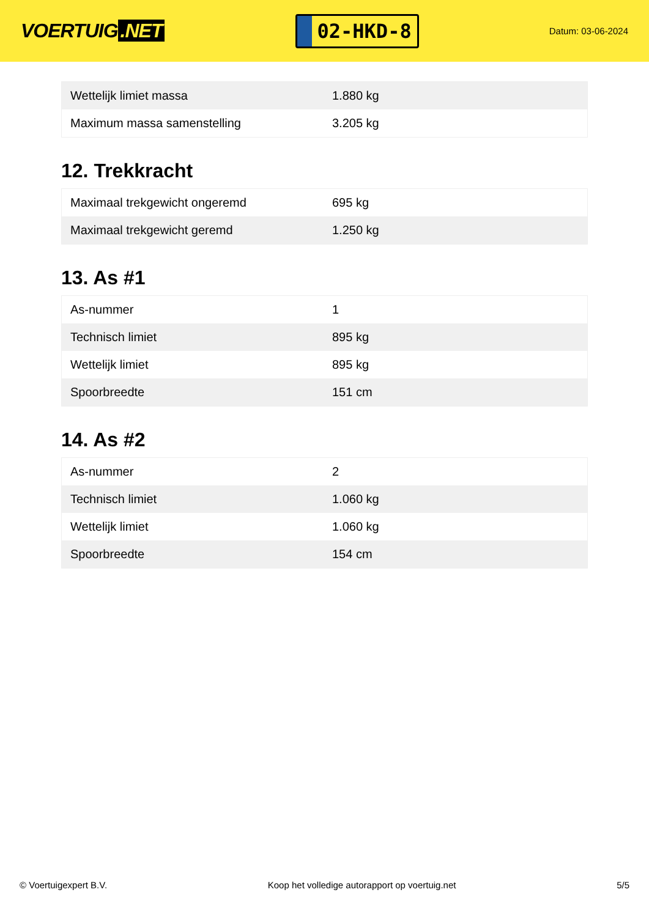VOERTUIG.NET
02-HKD-8
Datum: 03-06-2024
| Wettelijk limiet massa | 1.880 kg |
| Maximum massa samenstelling | 3.205 kg |
12. Trekkracht
| Maximaal trekgewicht ongeremd | 695 kg |
| Maximaal trekgewicht geremd | 1.250 kg |
13. As #1
| As-nummer | 1 |
| Technisch limiet | 895 kg |
| Wettelijk limiet | 895 kg |
| Spoorbreedte | 151 cm |
14. As #2
| As-nummer | 2 |
| Technisch limiet | 1.060 kg |
| Wettelijk limiet | 1.060 kg |
| Spoorbreedte | 154 cm |
© Voertuigexpert B.V. Koop het volledige autorapport op voertuig.net 5/5